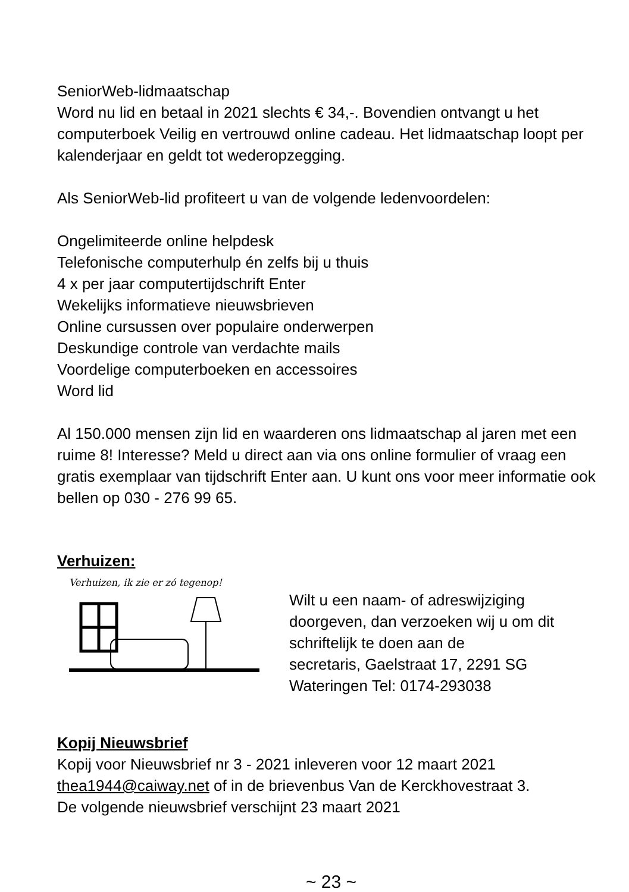SeniorWeb-lidmaatschap
Word nu lid en betaal in 2021 slechts € 34,-. Bovendien ontvangt u het computerboek Veilig en vertrouwd online cadeau. Het lidmaatschap loopt per kalenderjaar en geldt tot wederopzegging.
Als SeniorWeb-lid profiteert u van de volgende ledenvoordelen:
Ongelimiteerde online helpdesk
Telefonische computerhulp én zelfs bij u thuis
4 x per jaar computertijdschrift Enter
Wekelijks informatieve nieuwsbrieven
Online cursussen over populaire onderwerpen
Deskundige controle van verdachte mails
Voordelige computerboeken en accessoires
Word lid
Al 150.000 mensen zijn lid en waarderen ons lidmaatschap al jaren met een ruime 8! Interesse? Meld u direct aan via ons online formulier of vraag een gratis exemplaar van tijdschrift Enter aan. U kunt ons voor meer informatie ook bellen op 030 - 276 99 65.
Verhuizen:
Verhuizen, ik zie er zó tegenop!
Wilt u een naam- of adreswijziging
doorgeven, dan verzoeken wij u om dit
schriftelijk te doen aan de
secretaris, Gaelstraat 17, 2291 SG
Wateringen Tel: 0174-293038
Kopij Nieuwsbrief
Kopij voor Nieuwsbrief nr 3 - 2021 inleveren voor 12 maart 2021
thea1944@caiway.net of in de brievenbus Van de Kerckhovestraat 3.
De volgende nieuwsbrief verschijnt 23 maart 2021
~ 23 ~